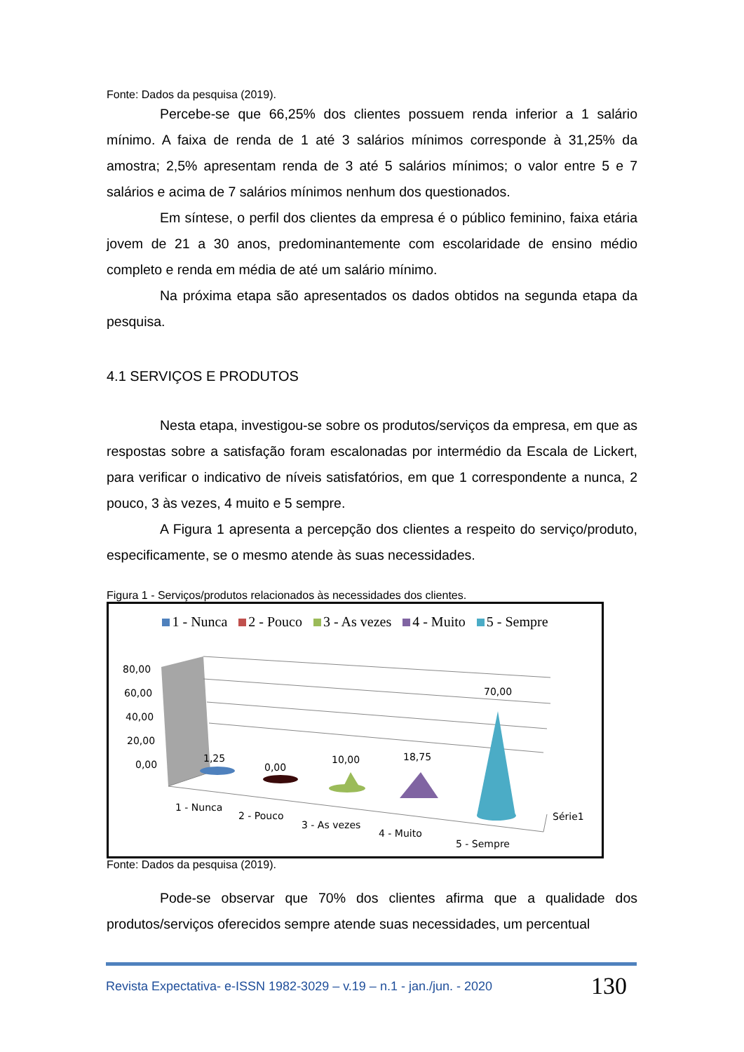Fonte: Dados da pesquisa (2019).
Percebe-se que 66,25% dos clientes possuem renda inferior a 1 salário mínimo. A faixa de renda de 1 até 3 salários mínimos corresponde à 31,25% da amostra; 2,5% apresentam renda de 3 até 5 salários mínimos; o valor entre 5 e 7 salários e acima de 7 salários mínimos nenhum dos questionados.
Em síntese, o perfil dos clientes da empresa é o público feminino, faixa etária jovem de 21 a 30 anos, predominantemente com escolaridade de ensino médio completo e renda em média de até um salário mínimo.
Na próxima etapa são apresentados os dados obtidos na segunda etapa da pesquisa.
4.1 SERVIÇOS E PRODUTOS
Nesta etapa, investigou-se sobre os produtos/serviços da empresa, em que as respostas sobre a satisfação foram escalonadas por intermédio da Escala de Lickert, para verificar o indicativo de níveis satisfatórios, em que 1 correspondente a nunca, 2 pouco, 3 às vezes, 4 muito e 5 sempre.
A Figura 1 apresenta a percepção dos clientes a respeito do serviço/produto, especificamente, se o mesmo atende às suas necessidades.
Figura 1 - Serviços/produtos relacionados às necessidades dos clientes.
1 - Nunca 2 - Pouco 3 - As vezes 4 - Muito 5 - Sempre
80,00
60,00
40,00
20,00
0,00
1,25
0,00
10,00
18,75
70,00
1 - Nunca
2 - Pouco
3 - As vezes
4 - Muito
5 - Sempre
Série1
Fonte: Dados da pesquisa (2019).
Pode-se observar que 70% dos clientes afirma que a qualidade dos produtos/serviços oferecidos sempre atende suas necessidades, um percentual
Revista Expectativa- e-ISSN 1982-3029 – v.19 – n.1 - jan./jun. - 2020 130